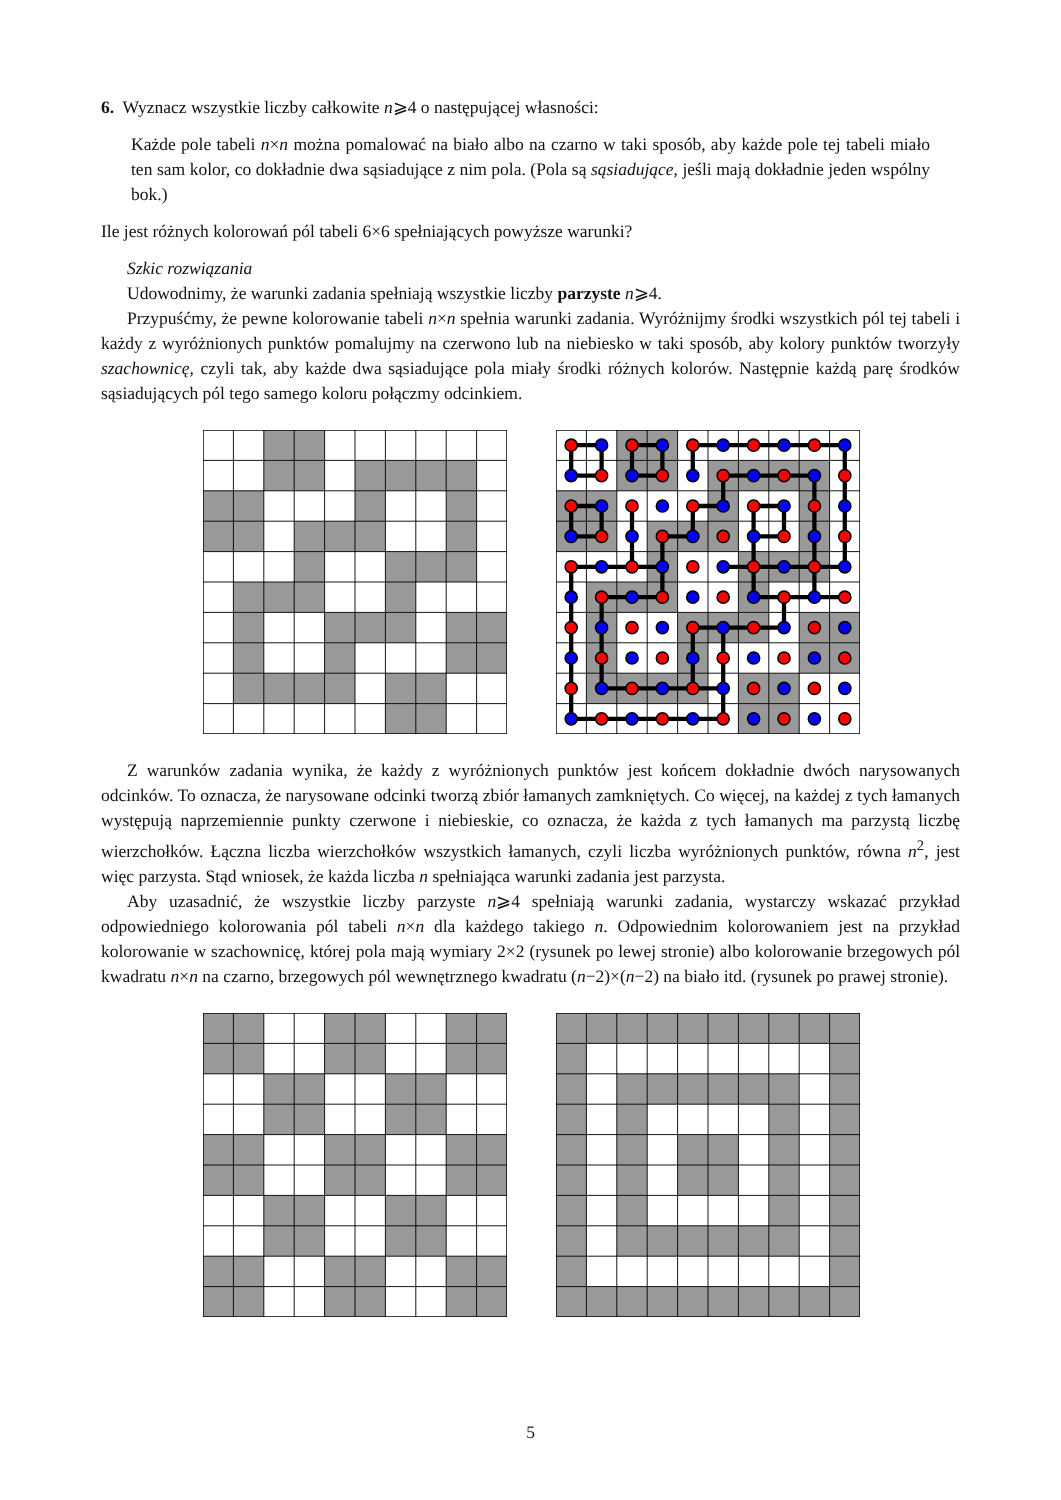6. Wyznacz wszystkie liczby całkowite n⩾4 o następującej własności:
Każde pole tabeli n×n można pomalować na biało albo na czarno w taki sposób, aby każde pole tej tabeli miało ten sam kolor, co dokładnie dwa sąsiadujące z nim pola. (Pola są sąsiadujące, jeśli mają dokładnie jeden wspólny bok.)
Ile jest różnych kolorowań pól tabeli 6×6 spełniających powyższe warunki?
Szkic rozwiązania
Udowodnimy, że warunki zadania spełniają wszystkie liczby parzyste n⩾4.
Przypuśćmy, że pewne kolorowanie tabeli n×n spełnia warunki zadania. Wyróżnijmy środki wszystkich pól tej tabeli i każdy z wyróżnionych punktów pomalujmy na czerwono lub na niebiesko w taki sposób, aby kolory punktów tworzyły szachownicę, czyli tak, aby każde dwa sąsiadujące pola miały środki różnych kolorów. Następnie każdą parę środków sąsiadujących pól tego samego koloru połączmy odcinkiem.
Z warunków zadania wynika, że każdy z wyróżnionych punktów jest końcem dokładnie dwóch narysowanych odcinków. To oznacza, że narysowane odcinki tworzą zbiór łamanych zamkniętych. Co więcej, na każdej z tych łamanych występują naprzemiennie punkty czerwone i niebieskie, co oznacza, że każda z tych łamanych ma parzystą liczbę wierzchołków. Łączna liczba wierzchołków wszystkich łamanych, czyli liczba wyróżnionych punktów, równa n<sup>2</sup>, jest więc parzysta. Stąd wniosek, że każda liczba n spełniająca warunki zadania jest parzysta.
Aby uzasadnić, że wszystkie liczby parzyste n⩾4 spełniają warunki zadania, wystarczy wskazać przykład odpowiedniego kolorowania pól tabeli n×n dla każdego takiego n. Odpowiednim kolorowaniem jest na przykład kolorowanie w szachownicę, której pola mają wymiary 2×2 (rysunek po lewej stronie) albo kolorowanie brzegowych pól kwadratu n×n na czarno, brzegowych pól wewnętrznego kwadratu (n−2)×(n−2) na biało itd. (rysunek po prawej stronie).
5